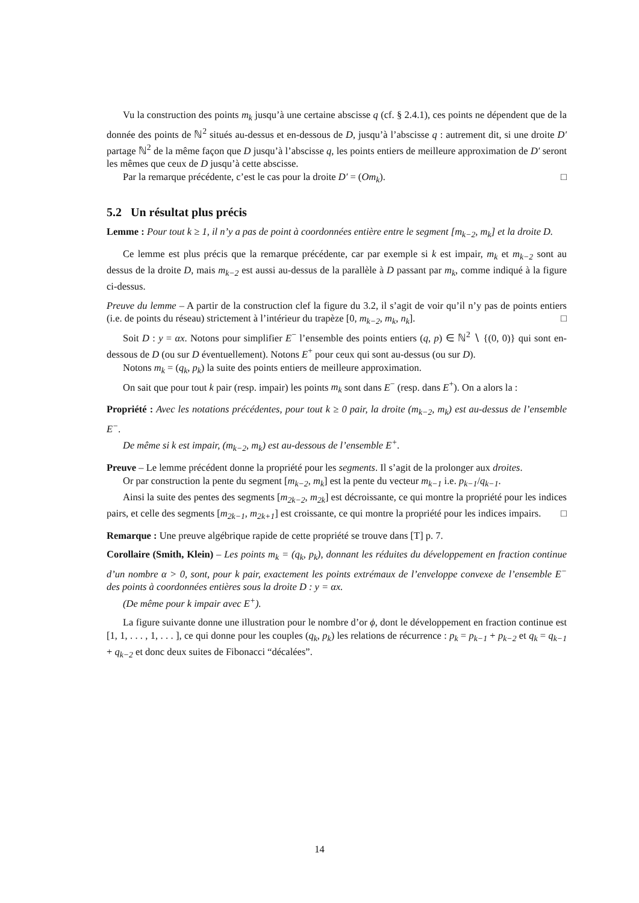Vu la construction des points m<sub>k</sub> jusqu’à une certaine abscisse q (cf. § 2.4.1), ces points ne dépendent que de la donnée des points de ℕ<sup>2</sup> situés au-dessus et en-dessous de D, jusqu’à l’abscisse q : autrement dit, si une droite D′ partage ℕ<sup>2</sup> de la même façon que D jusqu’à l’abscisse q, les points entiers de meilleure approximation de D′ seront les mêmes que ceux de D jusqu’à cette abscisse.
Par la remarque précédente, c’est le cas pour la droite D′ = (Om<sub>k</sub>). □
5.2 Un résultat plus précis
Lemme : Pour tout k ≥ 1, il n’y a pas de point à coordonnées entière entre le segment [m<sub>k−2</sub>, m<sub>k</sub>] et la droite D.
Ce lemme est plus précis que la remarque précédente, car par exemple si k est impair, m<sub>k</sub> et m<sub>k−2</sub> sont au dessus de la droite D, mais m<sub>k−2</sub> est aussi au-dessus de la parallèle à D passant par m<sub>k</sub>, comme indiqué à la figure ci-dessus.
Preuve du lemme – A partir de la construction clef la figure du 3.2, il s’agit de voir qu’il n’y pas de points entiers (i.e. de points du réseau) strictement à l’intérieur du trapèze [0, m<sub>k−2</sub>, m<sub>k</sub>, n<sub>k</sub>]. □
Soit D : y = αx. Notons pour simplifier E<sup>−</sup> l’ensemble des points entiers (q, p) ∈ ℕ<sup>2</sup> ∖ {(0, 0)} qui sont en-dessous de D (ou sur D éventuellement). Notons E<sup>+</sup> pour ceux qui sont au-dessus (ou sur D).
Notons m<sub>k</sub> = (q<sub>k</sub>, p<sub>k</sub>) la suite des points entiers de meilleure approximation.
On sait que pour tout k pair (resp. impair) les points m<sub>k</sub> sont dans E<sup>−</sup> (resp. dans E<sup>+</sup>). On a alors la :
Propriété : Avec les notations précédentes, pour tout k ≥ 0 pair, la droite (m<sub>k−2</sub>, m<sub>k</sub>) est au-dessus de l’ensemble E<sup>−</sup>.
De même si k est impair, (m<sub>k−2</sub>, m<sub>k</sub>) est au-dessous de l’ensemble E<sup>+</sup>.
Preuve – Le lemme précédent donne la propriété pour les segments. Il s’agit de la prolonger aux droites.
Or par construction la pente du segment [m<sub>k−2</sub>, m<sub>k</sub>] est la pente du vecteur m<sub>k−1</sub> i.e. p<sub>k−1</sub>/q<sub>k−1</sub>.
Ainsi la suite des pentes des segments [m<sub>2k−2</sub>, m<sub>2k</sub>] est décroissante, ce qui montre la propriété pour les indices pairs, et celle des segments [m<sub>2k−1</sub>, m<sub>2k+1</sub>] est croissante, ce qui montre la propriété pour les indices impairs. □
Remarque : Une preuve algébrique rapide de cette propriété se trouve dans [T] p. 7.
Corollaire (Smith, Klein) – Les points m<sub>k</sub> = (q<sub>k</sub>, p<sub>k</sub>), donnant les réduites du développement en fraction continue d’un nombre α > 0, sont, pour k pair, exactement les points extrémaux de l’enveloppe convexe de l’ensemble E<sup>−</sup> des points à coordonnées entières sous la droite D : y = αx.
(De même pour k impair avec E<sup>+</sup>).
La figure suivante donne une illustration pour le nombre d’or ϕ, dont le développement en fraction continue est [1, 1, . . . , 1, . . . ], ce qui donne pour les couples (q<sub>k</sub>, p<sub>k</sub>) les relations de récurrence : p<sub>k</sub> = p<sub>k−1</sub> + p<sub>k−2</sub> et q<sub>k</sub> = q<sub>k−1</sub> + q<sub>k−2</sub> et donc deux suites de Fibonacci “décalées”.
14